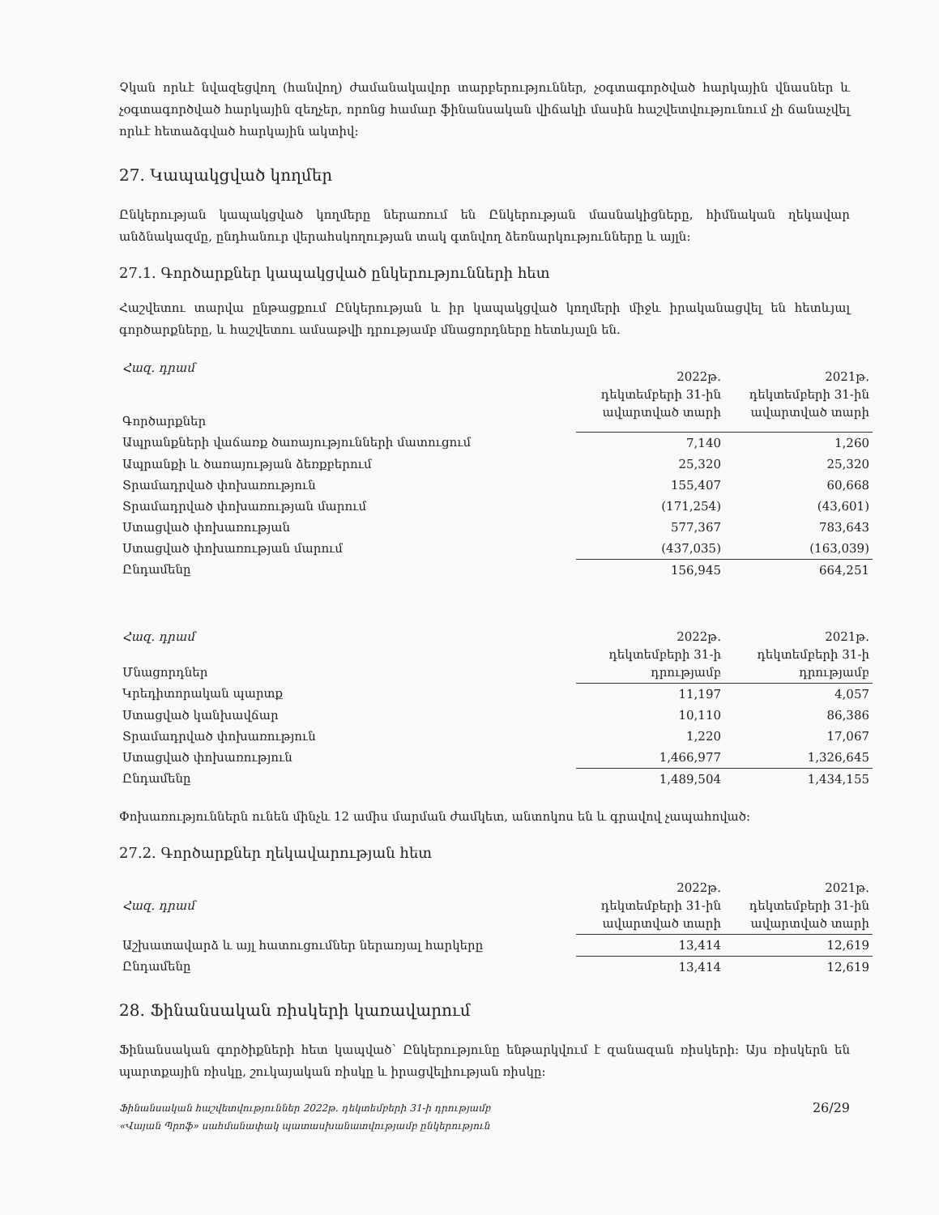Չկան որևէ նվազեցվող (հանվող) ժամանակավոր տարբերություններ, չօգտագործված հարկային վնասներ և չօգտագործված հարկային զեղչեր, որոնց համար ֆինանսական վիճակի մասին հաշվետվությունում չի ճանաչվել որևէ հետաձգված հարկային ակտիվ:
27. Կապակցված կողմեր
Ընկերության կապակցված կողմերը ներառում են Ընկերության մասնակիցները, հիմնական ղեկավար անձնակազմը, ընդհանուր վերահսկողության տակ գտնվող ձեռնարկությունները և այլն:
27.1. Գործարքներ կապակցված ընկերությունների հետ
Հաշվետու տարվա ընթացքում Ընկերության և իր կապակցված կողմերի միջև իրականացվել են հետևյալ գործարքները, և հաշվետու ամսաթվի դրությամբ մնացորդները հետևյալն են.
| Հազ. դրամ Գործարքներ | 2022թ. դեկտեմբերի 31-ին ավարտված տարի | 2021թ. դեկտեմբերի 31-ին ավարտված տարի |
| --- | --- | --- |
| Ապրանքների վաճառք ծառայությունների մատուցում | 7,140 | 1,260 |
| Ապրանքի և ծառայության ձեռքբերում | 25,320 | 25,320 |
| Տրամադրված փոխառություն | 155,407 | 60,668 |
| Տրամադրված փոխառության մարում | (171,254) | (43,601) |
| Ստացված փոխառության | 577,367 | 783,643 |
| Ստացված փոխառության մարում | (437,035) | (163,039) |
| Ընդամենը | 156,945 | 664,251 |
| Հազ. դրամ Մնացորդներ | 2022թ. դեկտեմբերի 31-ի դրությամբ | 2021թ. դեկտեմբերի 31-ի դրությամբ |
| --- | --- | --- |
| Կրեդիտորական պարտք | 11,197 | 4,057 |
| Ստացված կանխավճար | 10,110 | 86,386 |
| Տրամադրված փոխառություն | 1,220 | 17,067 |
| Ստացված փոխառություն | 1,466,977 | 1,326,645 |
| Ընդամենը | 1,489,504 | 1,434,155 |
Փոխառություններն ունեն մինչև 12 ամիս մարման ժամկետ, անտոկոս են և գրավով չապահոված:
27.2. Գործարքներ ղեկավարության հետ
| Հազ. դրամ | 2022թ. դեկտեմբերի 31-ին ավարտված տարի | 2021թ. դեկտեմբերի 31-ին ավարտված տարի |
| --- | --- | --- |
| Աշխատավարձ և այլ հատուցումներ ներառյալ հարկերը | 13,414 | 12,619 |
| Ընդամենը | 13,414 | 12,619 |
28. Ֆինանսական ռիսկերի կառավարում
Ֆինանսական գործիքների հետ կապված՝ Ընկերությունը ենթարկվում է զանազան ռիսկերի: Այս ռիսկերն են պարտքային ռիսկը, շուկայական ռիսկը և իրացվելիության ռիսկը:
Ֆինանսական հաշվետվություններ 2022թ. դեկտեմբերի 31-ի դրությամբ
«Վայան Պրոֆ» սահմանափակ պատասխանատվությամբ ընկերություն
26/29